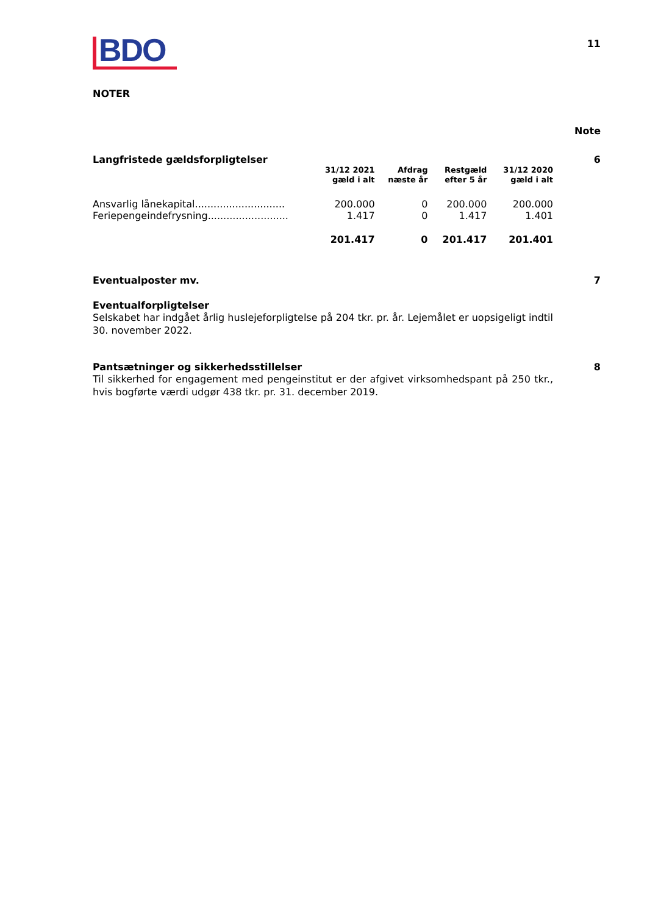BDO
11
NOTER
Note
Langfristede gældsforpligtelser 6
| | 31/12 2021 gæld i alt | Afdrag næste år | Restgæld efter 5 år | 31/12 2020 gæld i alt |
| --- | --- | --- | --- | --- |
| Ansvarlig lånekapital............................. | 200.000 | 0 | 200.000 | 200.000 |
| Feriepengeindefrysning.......................... | 1.417 | 0 | 1.417 | 1.401 |
| | 201.417 | 0 | 201.417 | 201.401 |
Eventualposter mv. 7
Eventualforpligtelser
Selskabet har indgået årlig huslejeforpligtelse på 204 tkr. pr. år. Lejemålet er uopsigeligt indtil 30. november 2022.
Pantsætninger og sikkerhedsstillelser 8
Til sikkerhed for engagement med pengeinstitut er der afgivet virksomhedspant på 250 tkr., hvis bogførte værdi udgør 438 tkr. pr. 31. december 2019.